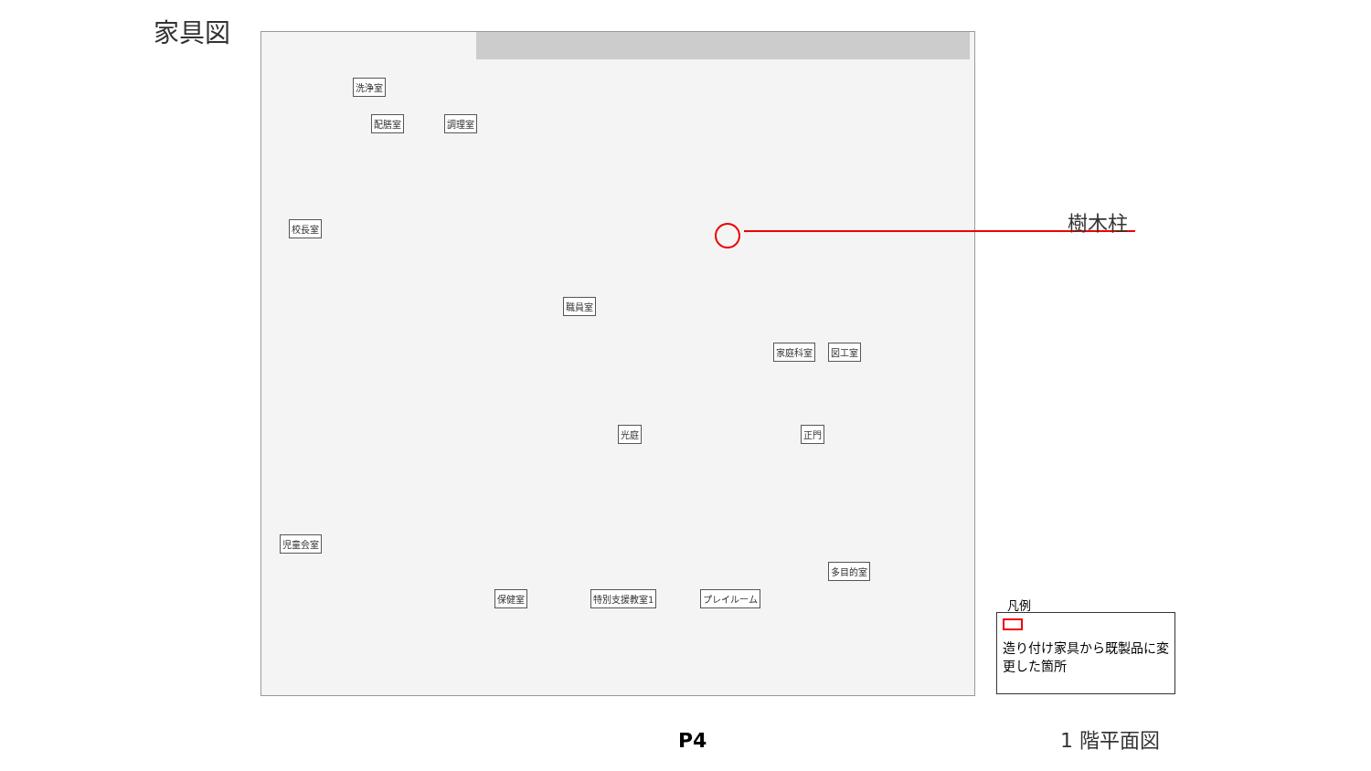家具図
洗浄室
配膳室 調理室
校長室
職員室
光庭
家庭科室 図工室
保健室 特別支援教室1 プレイルーム
多目的室
正門
児童会室
樹木柱
凡例
造り付け家具から既製品に変更した箇所
P4 1 階平面図